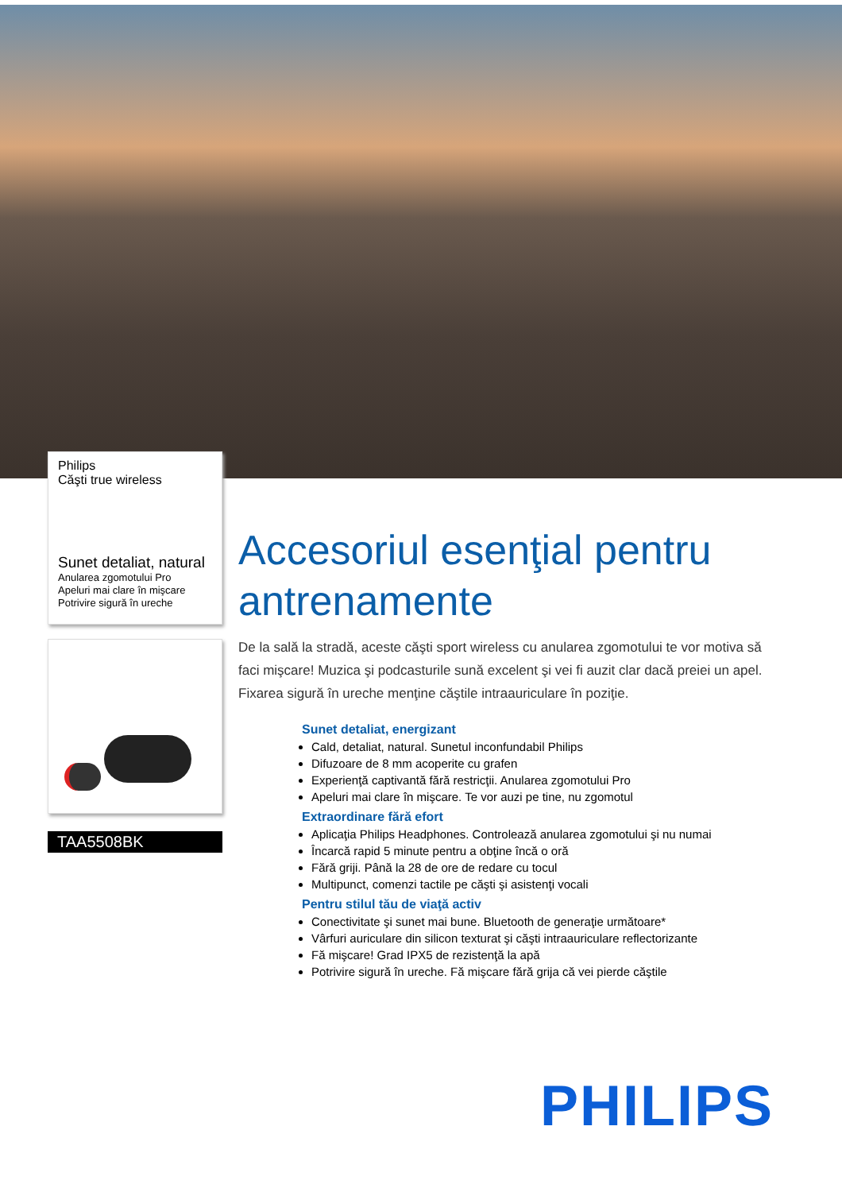Philips
Căşti true wireless
Sunet detaliat, natural
Anularea zgomotului Pro
Apeluri mai clare în mişcare
Potrivire sigură în ureche
TAA5508BK
Accesoriul esenţial pentru antrenamente
De la sală la stradă, aceste căşti sport wireless cu anularea zgomotului te vor motiva să faci mişcare! Muzica şi podcasturile sună excelent şi vei fi auzit clar dacă preiei un apel. Fixarea sigură în ureche menţine căştile intraauriculare în poziţie.
Sunet detaliat, energizant
Cald, detaliat, natural. Sunetul inconfundabil Philips
Difuzoare de 8 mm acoperite cu grafen
Experienţă captivantă fără restricţii. Anularea zgomotului Pro
Apeluri mai clare în mişcare. Te vor auzi pe tine, nu zgomotul
Extraordinare fără efort
Aplicaţia Philips Headphones. Controlează anularea zgomotului şi nu numai
Încarcă rapid 5 minute pentru a obţine încă o oră
Fără griji. Până la 28 de ore de redare cu tocul
Multipunct, comenzi tactile pe căşti şi asistenţi vocali
Pentru stilul tău de viaţă activ
Conectivitate şi sunet mai bune. Bluetooth de generaţie următoare*
Vârfuri auriculare din silicon texturat şi căşti intraauriculare reflectorizante
Fă mişcare! Grad IPX5 de rezistenţă la apă
Potrivire sigură în ureche. Fă mişcare fără grija că vei pierde căştile
PHILIPS